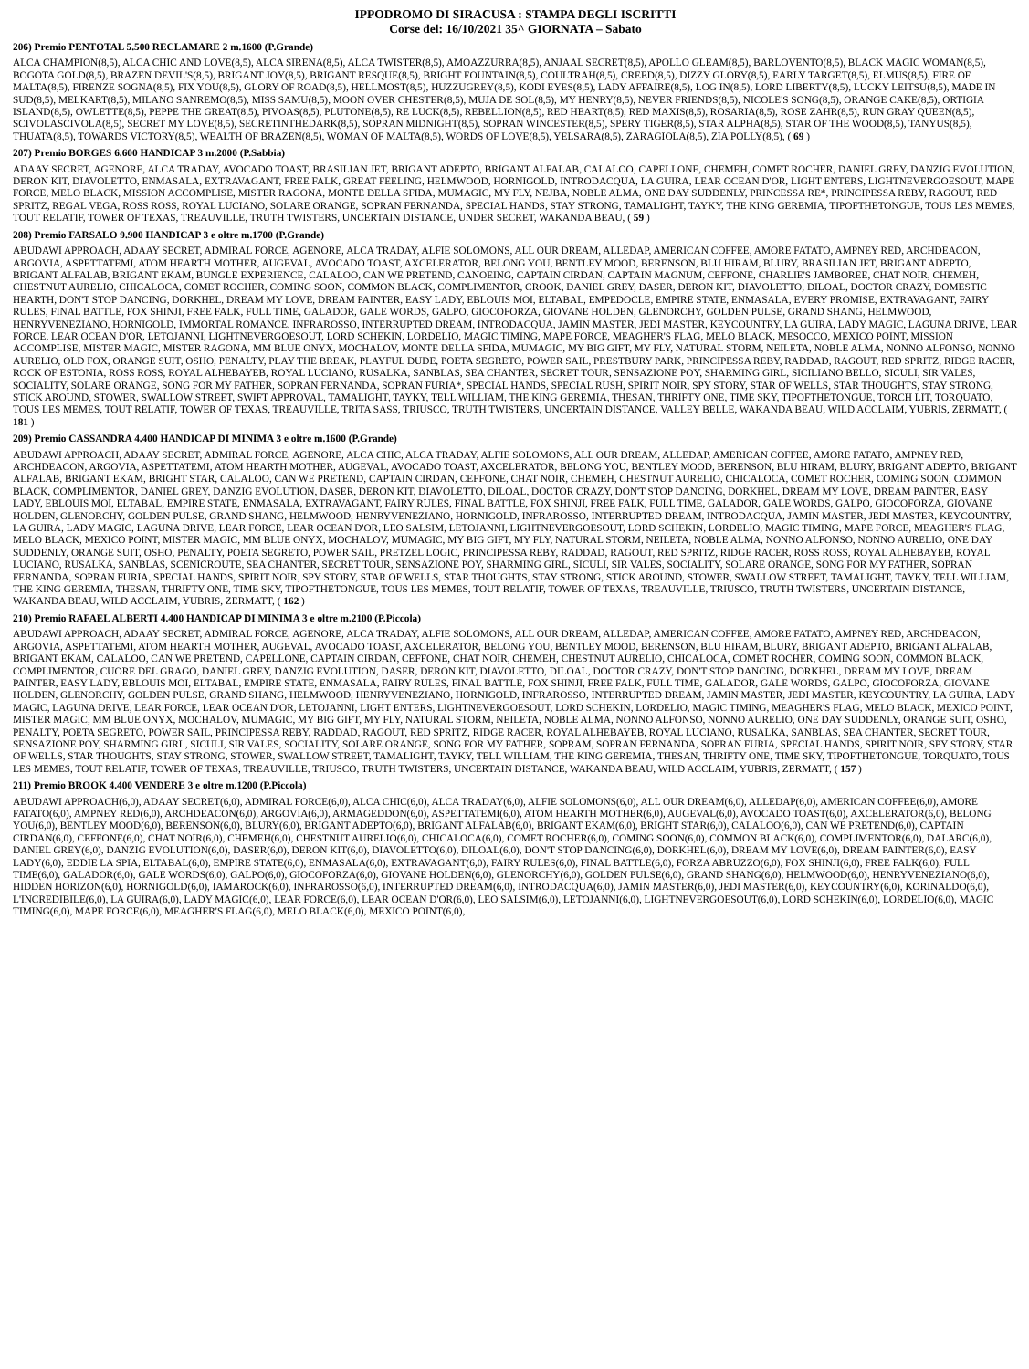IPPODROMO DI SIRACUSA : STAMPA DEGLI ISCRITTI
Corse del: 16/10/2021 35^ GIORNATA – Sabato
206) Premio PENTOTAL 5.500 RECLAMARE 2 m.1600 (P.Grande)
ALCA CHAMPION(8,5), ALCA CHIC AND LOVE(8,5), ALCA SIRENA(8,5), ALCA TWISTER(8,5), AMOAZZURRA(8,5), ANJAAL SECRET(8,5), APOLLO GLEAM(8,5), BARLOVENTO(8,5), BLACK MAGIC WOMAN(8,5), BOGOTA GOLD(8,5), BRAZEN DEVIL'S(8,5), BRIGANT JOY(8,5), BRIGANT RESQUE(8,5), BRIGHT FOUNTAIN(8,5), COULTRAH(8,5), CREED(8,5), DIZZY GLORY(8,5), EARLY TARGET(8,5), ELMUS(8,5), FIRE OF MALTA(8,5), FIRENZE SOGNA(8,5), FIX YOU(8,5), GLORY OF ROAD(8,5), HELLMOST(8,5), HUZZUGREY(8,5), KODI EYES(8,5), LADY AFFAIRE(8,5), LOG IN(8,5), LORD LIBERTY(8,5), LUCKY LEITSU(8,5), MADE IN SUD(8,5), MELKART(8,5), MILANO SANREMO(8,5), MISS SAMU(8,5), MOON OVER CHESTER(8,5), MUJA DE SOL(8,5), MY HENRY(8,5), NEVER FRIENDS(8,5), NICOLE'S SONG(8,5), ORANGE CAKE(8,5), ORTIGIA ISLAND(8,5), OWLETTE(8,5), PEPPE THE GREAT(8,5), PIVOAS(8,5), PLUTONE(8,5), RE LUCK(8,5), REBELLION(8,5), RED HEART(8,5), RED MAXIS(8,5), ROSARIA(8,5), ROSE ZAHR(8,5), RUN GRAY QUEEN(8,5), SCIVOLASCIVOLA(8,5), SECRET MY LOVE(8,5), SECRETINTHEDARK(8,5), SOPRAN MIDNIGHT(8,5), SOPRAN WINCESTER(8,5), SPERY TIGER(8,5), STAR ALPHA(8,5), STAR OF THE WOOD(8,5), TANYUS(8,5), THUATA(8,5), TOWARDS VICTORY(8,5), WEALTH OF BRAZEN(8,5), WOMAN OF MALTA(8,5), WORDS OF LOVE(8,5), YELSARA(8,5), ZARAGIOLA(8,5), ZIA POLLY(8,5), ( 69 )
207) Premio BORGES 6.600 HANDICAP 3 m.2000 (P.Sabbia)
ADAAY SECRET, AGENORE, ALCA TRADAY, AVOCADO TOAST, BRASILIAN JET, BRIGANT ADEPTO, BRIGANT ALFALAB, CALALOO, CAPELLONE, CHEMEH, COMET ROCHER, DANIEL GREY, DANZIG EVOLUTION, DERON KIT, DIAVOLETTO, ENMASALA, EXTRAVAGANT, FREE FALK, GREAT FEELING, HELMWOOD, HORNIGOLD, INTRODACQUA, LA GUIRA, LEAR OCEAN D'OR, LIGHT ENTERS, LIGHTNEVERGOESOUT, MAPE FORCE, MELO BLACK, MISSION ACCOMPLISE, MISTER RAGONA, MONTE DELLA SFIDA, MUMAGIC, MY FLY, NEJBA, NOBLE ALMA, ONE DAY SUDDENLY, PRINCESSA RE*, PRINCIPESSA REBY, RAGOUT, RED SPRITZ, REGAL VEGA, ROSS ROSS, ROYAL LUCIANO, SOLARE ORANGE, SOPRAN FERNANDA, SPECIAL HANDS, STAY STRONG, TAMALIGHT, TAYKY, THE KING GEREMIA, TIPOFTHETONGUE, TOUS LES MEMES, TOUT RELATIF, TOWER OF TEXAS, TREAUVILLE, TRUTH TWISTERS, UNCERTAIN DISTANCE, UNDER SECRET, WAKANDA BEAU, ( 59 )
208) Premio FARSALO 9.900 HANDICAP 3 e oltre m.1700 (P.Grande)
ABUDAWI APPROACH, ADAAY SECRET, ADMIRAL FORCE, AGENORE, ALCA TRADAY, ALFIE SOLOMONS, ALL OUR DREAM, ALLEDAP, AMERICAN COFFEE, AMORE FATATO, AMPNEY RED, ARCHDEACON, ARGOVIA, ASPETTATEMI, ATOM HEARTH MOTHER, AUGEVAL, AVOCADO TOAST, AXCELERATOR, BELONG YOU, BENTLEY MOOD, BERENSON, BLU HIRAM, BLURY, BRASILIAN JET, BRIGANT ADEPTO, BRIGANT ALFALAB, BRIGANT EKAM, BUNGLE EXPERIENCE, CALALOO, CAN WE PRETEND, CANOEING, CAPTAIN CIRDAN, CAPTAIN MAGNUM, CEFFONE, CHARLIE'S JAMBOREE, CHAT NOIR, CHEMEH, CHESTNUT AURELIO, CHICALOCA, COMET ROCHER, COMING SOON, COMMON BLACK, COMPLIMENTOR, CROOK, DANIEL GREY, DASER, DERON KIT, DIAVOLETTO, DILOAL, DOCTOR CRAZY, DOMESTIC HEARTH, DON'T STOP DANCING, DORKHEL, DREAM MY LOVE, DREAM PAINTER, EASY LADY, EBLOUIS MOI, ELTABAL, EMPEDOCLE, EMPIRE STATE, ENMASALA, EVERY PROMISE, EXTRAVAGANT, FAIRY RULES, FINAL BATTLE, FOX SHINJI, FREE FALK, FULL TIME, GALADOR, GALE WORDS, GALPO, GIOCOFORZA, GIOVANE HOLDEN, GLENORCHY, GOLDEN PULSE, GRAND SHANG, HELMWOOD, HENRYVENEZIANO, HORNIGOLD, IMMORTAL ROMANCE, INFRAROSSO, INTERRUPTED DREAM, INTRODACQUA, JAMIN MASTER, JEDI MASTER, KEYCOUNTRY, LA GUIRA, LADY MAGIC, LAGUNA DRIVE, LEAR FORCE, LEAR OCEAN D'OR, LETOJANNI, LIGHTNEVERGOESOUT, LORD SCHEKIN, LORDELIO, MAGIC TIMING, MAPE FORCE, MEAGHER'S FLAG, MELO BLACK, MESOCCO, MEXICO POINT, MISSION ACCOMPLISE, MISTER MAGIC, MISTER RAGONA, MM BLUE ONYX, MOCHALOV, MONTE DELLA SFIDA, MUMAGIC, MY BIG GIFT, MY FLY, NATURAL STORM, NEILETA, NOBLE ALMA, NONNO ALFONSO, NONNO AURELIO, OLD FOX, ORANGE SUIT, OSHO, PENALTY, PLAY THE BREAK, PLAYFUL DUDE, POETA SEGRETO, POWER SAIL, PRESTBURY PARK, PRINCIPESSA REBY, RADDAD, RAGOUT, RED SPRITZ, RIDGE RACER, ROCK OF ESTONIA, ROSS ROSS, ROYAL ALHEBAYEB, ROYAL LUCIANO, RUSALKA, SANBLAS, SEA CHANTER, SECRET TOUR, SENSAZIONE POY, SHARMING GIRL, SICILIANO BELLO, SICULI, SIR VALES, SOCIALITY, SOLARE ORANGE, SONG FOR MY FATHER, SOPRAN FERNANDA, SOPRAN FURIA*, SPECIAL HANDS, SPECIAL RUSH, SPIRIT NOIR, SPY STORY, STAR OF WELLS, STAR THOUGHTS, STAY STRONG, STICK AROUND, STOWER, SWALLOW STREET, SWIFT APPROVAL, TAMALIGHT, TAYKY, TELL WILLIAM, THE KING GEREMIA, THESAN, THRIFTY ONE, TIME SKY, TIPOFTHETONGUE, TORCH LIT, TORQUATO, TOUS LES MEMES, TOUT RELATIF, TOWER OF TEXAS, TREAUVILLE, TRITA SASS, TRIUSCO, TRUTH TWISTERS, UNCERTAIN DISTANCE, VALLEY BELLE, WAKANDA BEAU, WILD ACCLAIM, YUBRIS, ZERMATT, ( 181 )
209) Premio CASSANDRA 4.400 HANDICAP DI MINIMA 3 e oltre m.1600 (P.Grande)
ABUDAWI APPROACH, ADAAY SECRET, ADMIRAL FORCE, AGENORE, ALCA CHIC, ALCA TRADAY, ALFIE SOLOMONS, ALL OUR DREAM, ALLEDAP, AMERICAN COFFEE, AMORE FATATO, AMPNEY RED, ARCHDEACON, ARGOVIA, ASPETTATEMI, ATOM HEARTH MOTHER, AUGEVAL, AVOCADO TOAST, AXCELERATOR, BELONG YOU, BENTLEY MOOD, BERENSON, BLU HIRAM, BLURY, BRIGANT ADEPTO, BRIGANT ALFALAB, BRIGANT EKAM, BRIGHT STAR, CALALOO, CAN WE PRETEND, CAPTAIN CIRDAN, CEFFONE, CHAT NOIR, CHEMEH, CHESTNUT AURELIO, CHICALOCA, COMET ROCHER, COMING SOON, COMMON BLACK, COMPLIMENTOR, DANIEL GREY, DANZIG EVOLUTION, DASER, DERON KIT, DIAVOLETTO, DILOAL, DOCTOR CRAZY, DON'T STOP DANCING, DORKHEL, DREAM MY LOVE, DREAM PAINTER, EASY LADY, EBLOUIS MOI, ELTABAL, EMPIRE STATE, ENMASALA, EXTRAVAGANT, FAIRY RULES, FINAL BATTLE, FOX SHINJI, FREE FALK, FULL TIME, GALADOR, GALE WORDS, GALPO, GIOCOFORZA, GIOVANE HOLDEN, GLENORCHY, GOLDEN PULSE, GRAND SHANG, HELMWOOD, HENRYVENEZIANO, HORNIGOLD, INFRAROSSO, INTERRUPTED DREAM, INTRODACQUA, JAMIN MASTER, JEDI MASTER, KEYCOUNTRY, LA GUIRA, LADY MAGIC, LAGUNA DRIVE, LEAR FORCE, LEAR OCEAN D'OR, LEO SALSIM, LETOJANNI, LIGHTNEVERGOESOUT, LORD SCHEKIN, LORDELIO, MAGIC TIMING, MAPE FORCE, MEAGHER'S FLAG, MELO BLACK, MEXICO POINT, MISTER MAGIC, MM BLUE ONYX, MOCHALOV, MUMAGIC, MY BIG GIFT, MY FLY, NATURAL STORM, NEILETA, NOBLE ALMA, NONNO ALFONSO, NONNO AURELIO, ONE DAY SUDDENLY, ORANGE SUIT, OSHO, PENALTY, POETA SEGRETO, POWER SAIL, PRETZEL LOGIC, PRINCIPESSA REBY, RADDAD, RAGOUT, RED SPRITZ, RIDGE RACER, ROSS ROSS, ROYAL ALHEBAYEB, ROYAL LUCIANO, RUSALKA, SANBLAS, SCENICROUTE, SEA CHANTER, SECRET TOUR, SENSAZIONE POY, SHARMING GIRL, SICULI, SIR VALES, SOCIALITY, SOLARE ORANGE, SONG FOR MY FATHER, SOPRAN FERNANDA, SOPRAN FURIA, SPECIAL HANDS, SPIRIT NOIR, SPY STORY, STAR OF WELLS, STAR THOUGHTS, STAY STRONG, STICK AROUND, STOWER, SWALLOW STREET, TAMALIGHT, TAYKY, TELL WILLIAM, THE KING GEREMIA, THESAN, THRIFTY ONE, TIME SKY, TIPOFTHETONGUE, TOUS LES MEMES, TOUT RELATIF, TOWER OF TEXAS, TREAUVILLE, TRIUSCO, TRUTH TWISTERS, UNCERTAIN DISTANCE, WAKANDA BEAU, WILD ACCLAIM, YUBRIS, ZERMATT, ( 162 )
210) Premio RAFAEL ALBERTI 4.400 HANDICAP DI MINIMA 3 e oltre m.2100 (P.Piccola)
ABUDAWI APPROACH, ADAAY SECRET, ADMIRAL FORCE, AGENORE, ALCA TRADAY, ALFIE SOLOMONS, ALL OUR DREAM, ALLEDAP, AMERICAN COFFEE, AMORE FATATO, AMPNEY RED, ARCHDEACON, ARGOVIA, ASPETTATEMI, ATOM HEARTH MOTHER, AUGEVAL, AVOCADO TOAST, AXCELERATOR, BELONG YOU, BENTLEY MOOD, BERENSON, BLU HIRAM, BLURY, BRIGANT ADEPTO, BRIGANT ALFALAB, BRIGANT EKAM, CALALOO, CAN WE PRETEND, CAPELLONE, CAPTAIN CIRDAN, CEFFONE, CHAT NOIR, CHEMEH, CHESTNUT AURELIO, CHICALOCA, COMET ROCHER, COMING SOON, COMMON BLACK, COMPLIMENTOR, CUORE DEL GRAGO, DANIEL GREY, DANZIG EVOLUTION, DASER, DERON KIT, DIAVOLETTO, DILOAL, DOCTOR CRAZY, DON'T STOP DANCING, DORKHEL, DREAM MY LOVE, DREAM PAINTER, EASY LADY, EBLOUIS MOI, ELTABAL, EMPIRE STATE, ENMASALA, FAIRY RULES, FINAL BATTLE, FOX SHINJI, FREE FALK, FULL TIME, GALADOR, GALE WORDS, GALPO, GIOCOFORZA, GIOVANE HOLDEN, GLENORCHY, GOLDEN PULSE, GRAND SHANG, HELMWOOD, HENRYVENEZIANO, HORNIGOLD, INFRAROSSO, INTERRUPTED DREAM, JAMIN MASTER, JEDI MASTER, KEYCOUNTRY, LA GUIRA, LADY MAGIC, LAGUNA DRIVE, LEAR FORCE, LEAR OCEAN D'OR, LETOJANNI, LIGHT ENTERS, LIGHTNEVERGOESOUT, LORD SCHEKIN, LORDELIO, MAGIC TIMING, MEAGHER'S FLAG, MELO BLACK, MEXICO POINT, MISTER MAGIC, MM BLUE ONYX, MOCHALOV, MUMAGIC, MY BIG GIFT, MY FLY, NATURAL STORM, NEILETA, NOBLE ALMA, NONNO ALFONSO, NONNO AURELIO, ONE DAY SUDDENLY, ORANGE SUIT, OSHO, PENALTY, POETA SEGRETO, POWER SAIL, PRINCIPESSA REBY, RADDAD, RAGOUT, RED SPRITZ, RIDGE RACER, ROYAL ALHEBAYEB, ROYAL LUCIANO, RUSALKA, SANBLAS, SEA CHANTER, SECRET TOUR, SENSAZIONE POY, SHARMING GIRL, SICULI, SIR VALES, SOCIALITY, SOLARE ORANGE, SONG FOR MY FATHER, SOPRAM, SOPRAN FERNANDA, SOPRAN FURIA, SPECIAL HANDS, SPIRIT NOIR, SPY STORY, STAR OF WELLS, STAR THOUGHTS, STAY STRONG, STOWER, SWALLOW STREET, TAMALIGHT, TAYKY, TELL WILLIAM, THE KING GEREMIA, THESAN, THRIFTY ONE, TIME SKY, TIPOFTHETONGUE, TORQUATO, TOUS LES MEMES, TOUT RELATIF, TOWER OF TEXAS, TREAUVILLE, TRIUSCO, TRUTH TWISTERS, UNCERTAIN DISTANCE, WAKANDA BEAU, WILD ACCLAIM, YUBRIS, ZERMATT, ( 157 )
211) Premio BROOK 4.400 VENDERE 3 e oltre m.1200 (P.Piccola)
ABUDAWI APPROACH(6,0), ADAAY SECRET(6,0), ADMIRAL FORCE(6,0), ALCA CHIC(6,0), ALCA TRADAY(6,0), ALFIE SOLOMONS(6,0), ALL OUR DREAM(6,0), ALLEDAP(6,0), AMERICAN COFFEE(6,0), AMORE FATATO(6,0), AMPNEY RED(6,0), ARCHDEACON(6,0), ARGOVIA(6,0), ARMAGEDDON(6,0), ASPETTATEMI(6,0), ATOM HEARTH MOTHER(6,0), AUGEVAL(6,0), AVOCADO TOAST(6,0), AXCELERATOR(6,0), BELONG YOU(6,0), BENTLEY MOOD(6,0), BERENSON(6,0), BLURY(6,0), BRIGANT ADEPTO(6,0), BRIGANT ALFALAB(6,0), BRIGANT EKAM(6,0), BRIGHT STAR(6,0), CALALOO(6,0), CAN WE PRETEND(6,0), CAPTAIN CIRDAN(6,0), CEFFONE(6,0), CHAT NOIR(6,0), CHEMEH(6,0), CHESTNUT AURELIO(6,0), CHICALOCA(6,0), COMET ROCHER(6,0), COMING SOON(6,0), COMMON BLACK(6,0), COMPLIMENTOR(6,0), DALARC(6,0), DANIEL GREY(6,0), DANZIG EVOLUTION(6,0), DASER(6,0), DERON KIT(6,0), DIAVOLETTO(6,0), DILOAL(6,0), DON'T STOP DANCING(6,0), DORKHEL(6,0), DREAM MY LOVE(6,0), DREAM PAINTER(6,0), EASY LADY(6,0), EDDIE LA SPIA, ELTABAL(6,0), EMPIRE STATE(6,0), ENMASALA(6,0), EXTRAVAGANT(6,0), FAIRY RULES(6,0), FINAL BATTLE(6,0), FORZA ABRUZZO(6,0), FOX SHINJI(6,0), FREE FALK(6,0), FULL TIME(6,0), GALADOR(6,0), GALE WORDS(6,0), GALPO(6,0), GIOCOFORZA(6,0), GIOVANE HOLDEN(6,0), GLENORCHY(6,0), GOLDEN PULSE(6,0), GRAND SHANG(6,0), HELMWOOD(6,0), HENRYVENEZIANO(6,0), HIDDEN HORIZON(6,0), HORNIGOLD(6,0), IAMAROCK(6,0), INFRAROSSO(6,0), INTERRUPTED DREAM(6,0), INTRODACQUA(6,0), JAMIN MASTER(6,0), JEDI MASTER(6,0), KEYCOUNTRY(6,0), KORINALDO(6,0), L'INCREDIBILE(6,0), LA GUIRA(6,0), LADY MAGIC(6,0), LEAR FORCE(6,0), LEAR OCEAN D'OR(6,0), LEO SALSIM(6,0), LETOJANNI(6,0), LIGHTNEVERGOESOUT(6,0), LORD SCHEKIN(6,0), LORDELIO(6,0), MAGIC TIMING(6,0), MAPE FORCE(6,0), MEAGHER'S FLAG(6,0), MELO BLACK(6,0), MEXICO POINT(6,0),